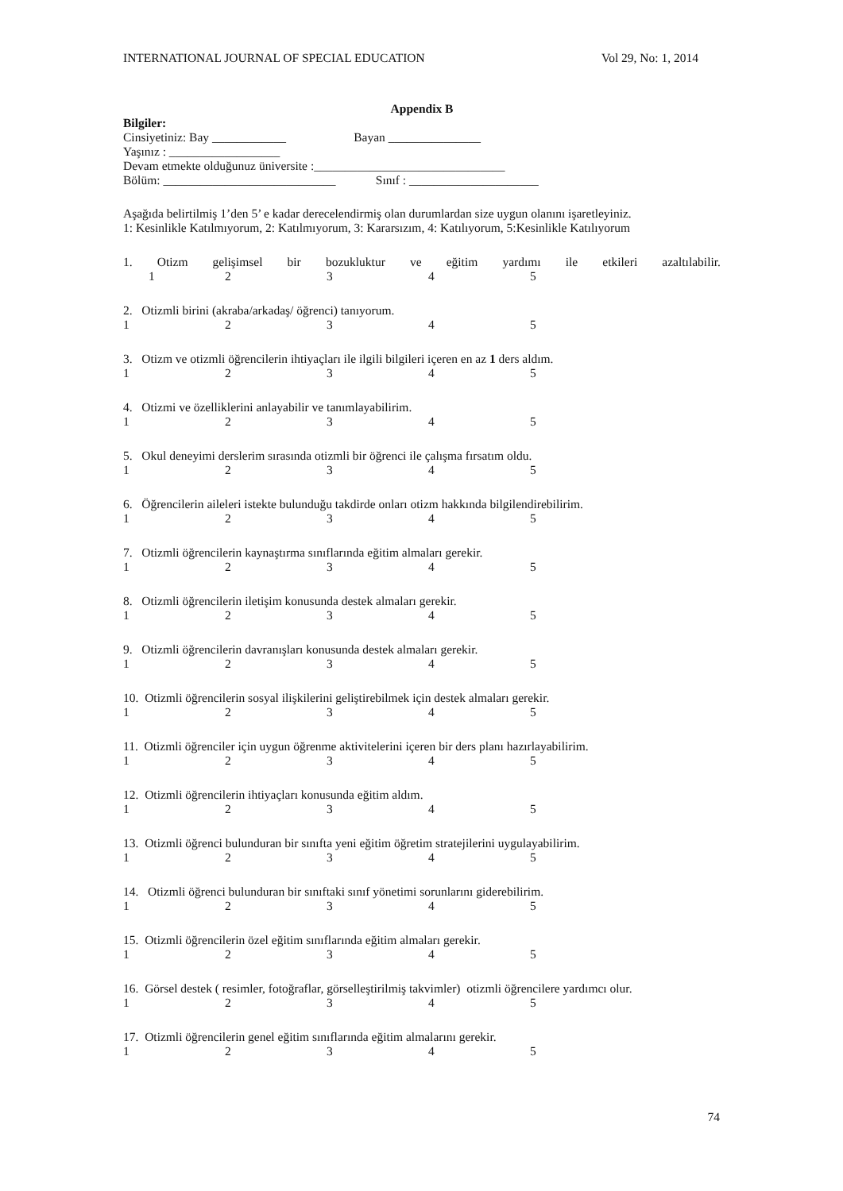INTERNATIONAL JOURNAL OF SPECIAL EDUCATION Vol 29, No: 1, 2014
Appendix B
Bilgiler:
Cinsiyetiniz: Bay ____________ Bayan _______________
Yaşınız : __________________
Devam etmekte olduğunuz üniversite :_______________________________
Bölüm: ____________________________ Sınıf : _____________________
Aşağıda belirtilmiş 1’den 5’ e kadar derecelendirmiş olan durumlardan size uygun olanını işaretleyiniz.
1: Kesinlikle Katılmıyorum, 2: Katılmıyorum, 3: Kararsızım, 4: Katılıyorum, 5:Kesinlikle Katılıyorum
1. Otizm gelişimsel bir bozukluktur ve eğitim yardımı ile etkileri azaltılabilir.
12345
2. Otizmli birini (akraba/arkadaş/ öğrenci) tanıyorum.
12345
3. Otizm ve otizmli öğrencilerin ihtiyaçları ile ilgili bilgileri içeren en az 1 ders aldım.
12345
4. Otizmi ve özelliklerini anlayabilir ve tanımlayabilirim.
12345
5. Okul deneyimi derslerim sırasında otizmli bir öğrenci ile çalışma fırsatım oldu.
12345
6. Öğrencilerin aileleri istekte bulunduğu takdirde onları otizm hakkında bilgilendirebilirim.
12345
7. Otizmli öğrencilerin kaynaştırma sınıflarında eğitim almaları gerekir.
12345
8. Otizmli öğrencilerin iletişim konusunda destek almaları gerekir.
12345
9. Otizmli öğrencilerin davranışları konusunda destek almaları gerekir.
12345
10. Otizmli öğrencilerin sosyal ilişkilerini geliştirebilmek için destek almaları gerekir.
12345
11. Otizmli öğrenciler için uygun öğrenme aktivitelerini içeren bir ders planı hazırlayabilirim.
12345
12. Otizmli öğrencilerin ihtiyaçları konusunda eğitim aldım.
12345
13. Otizmli öğrenci bulunduran bir sınıfta yeni eğitim öğretim stratejilerini uygulayabilirim.
12345
14. Otizmli öğrenci bulunduran bir sınıftaki sınıf yönetimi sorunlarını giderebilirim.
12345
15. Otizmli öğrencilerin özel eğitim sınıflarında eğitim almaları gerekir.
12345
16. Görsel destek ( resimler, fotoğraflar, görselleştirilmiş takvimler) otizmli öğrencilere yardımcı olur.
12345
17. Otizmli öğrencilerin genel eğitim sınıflarında eğitim almalarını gerekir.
12345
74